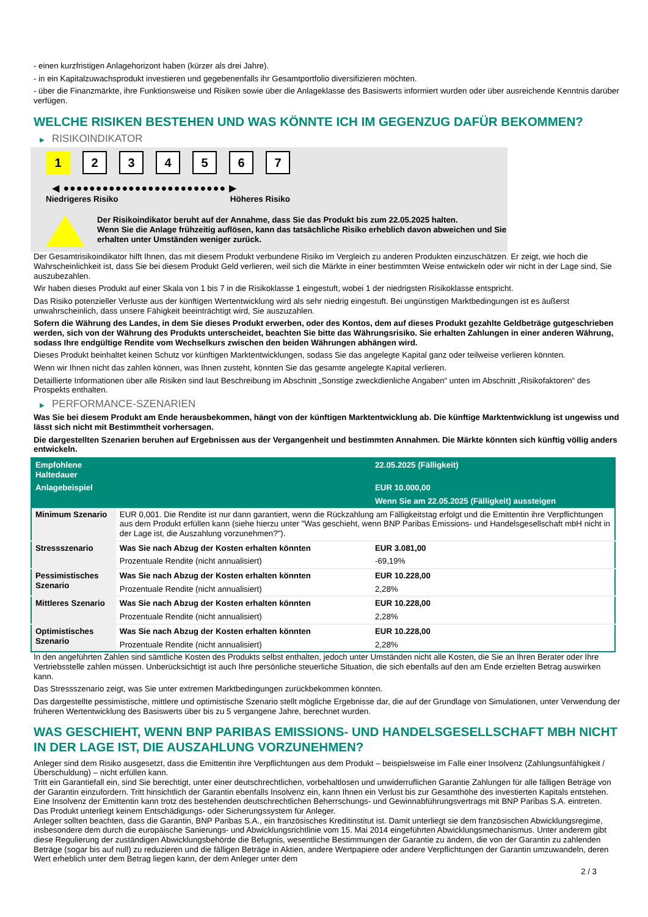- einen kurzfristigen Anlagehorizont haben (kürzer als drei Jahre).
- in ein Kapitalzuwachsprodukt investieren und gegebenenfalls ihr Gesamtportfolio diversifizieren möchten.
- über die Finanzmärkte, ihre Funktionsweise und Risiken sowie über die Anlageklasse des Basiswerts informiert wurden oder über ausreichende Kenntnis darüber verfügen.
WELCHE RISIKEN BESTEHEN UND WAS KÖNNTE ICH IM GEGENZUG DAFÜR BEKOMMEN?
▶ RISIKOINDIKATOR
1 2 3 4 5 6 7
◀ ●●●●●●●●●●●●●●●●●●●●●●●●● ▶
Niedrigeres Risiko Höheres Risiko
Der Risikoindikator beruht auf der Annahme, dass Sie das Produkt bis zum 22.05.2025 halten.
Wenn Sie die Anlage frühzeitig auflösen, kann das tatsächliche Risiko erheblich davon abweichen und Sie erhalten unter Umständen weniger zurück.
Der Gesamtrisikoindikator hilft Ihnen, das mit diesem Produkt verbundene Risiko im Vergleich zu anderen Produkten einzuschätzen. Er zeigt, wie hoch die Wahrscheinlichkeit ist, dass Sie bei diesem Produkt Geld verlieren, weil sich die Märkte in einer bestimmten Weise entwickeln oder wir nicht in der Lage sind, Sie auszubezahlen.
Wir haben dieses Produkt auf einer Skala von 1 bis 7 in die Risikoklasse 1 eingestuft, wobei 1 der niedrigsten Risikoklasse entspricht.
Das Risiko potenzieller Verluste aus der künftigen Wertentwicklung wird als sehr niedrig eingestuft. Bei ungünstigen Marktbedingungen ist es äußerst unwahrscheinlich, dass unsere Fähigkeit beeinträchtigt wird, Sie auszuzahlen.
Sofern die Währung des Landes, in dem Sie dieses Produkt erwerben, oder des Kontos, dem auf dieses Produkt gezahlte Geldbeträge gutgeschrieben werden, sich von der Währung des Produkts unterscheidet, beachten Sie bitte das Währungsrisiko. Sie erhalten Zahlungen in einer anderen Währung, sodass Ihre endgültige Rendite vom Wechselkurs zwischen den beiden Währungen abhängen wird.
Dieses Produkt beinhaltet keinen Schutz vor künftigen Marktentwicklungen, sodass Sie das angelegte Kapital ganz oder teilweise verlieren könnten.
Wenn wir Ihnen nicht das zahlen können, was Ihnen zusteht, könnten Sie das gesamte angelegte Kapital verlieren.
Detaillierte Informationen über alle Risiken sind laut Beschreibung im Abschnitt „Sonstige zweckdienliche Angaben“ unten im Abschnitt „Risikofaktoren“ des Prospekts enthalten.
▶ PERFORMANCE-SZENARIEN
Was Sie bei diesem Produkt am Ende herausbekommen, hängt von der künftigen Marktentwicklung ab. Die künftige Marktentwicklung ist ungewiss und lässt sich nicht mit Bestimmtheit vorhersagen.
Die dargestellten Szenarien beruhen auf Ergebnissen aus der Vergangenheit und bestimmten Annahmen. Die Märkte könnten sich künftig völlig anders entwickeln.
| Empfohlene Haltedauer | | 22.05.2025 (Fälligkeit) |
| --- | --- | --- |
| Anlagebeispiel | | EUR 10.000,00 |
| | | Wenn Sie am 22.05.2025 (Fälligkeit) aussteigen |
| Minimum Szenario | EUR 0,001. Die Rendite ist nur dann garantiert, wenn die Rückzahlung am Fälligkeitstag erfolgt und die Emittentin ihre Verpflichtungen aus dem Produkt erfüllen kann (siehe hierzu unter "Was geschieht, wenn BNP Paribas Emissions- und Handelsgesellschaft mbH nicht in der Lage ist, die Auszahlung vorzunehmen?"). | |
| Stressszenario | Was Sie nach Abzug der Kosten erhalten könnten | EUR 3.081,00 |
| | Prozentuale Rendite (nicht annualisiert) | -69,19% |
| Pessimistisches Szenario | Was Sie nach Abzug der Kosten erhalten könnten | EUR 10.228,00 |
| | Prozentuale Rendite (nicht annualisiert) | 2,28% |
| Mittleres Szenario | Was Sie nach Abzug der Kosten erhalten könnten | EUR 10.228,00 |
| | Prozentuale Rendite (nicht annualisiert) | 2,28% |
| Optimistisches Szenario | Was Sie nach Abzug der Kosten erhalten könnten | EUR 10.228,00 |
| | Prozentuale Rendite (nicht annualisiert) | 2,28% |
In den angeführten Zahlen sind sämtliche Kosten des Produkts selbst enthalten, jedoch unter Umständen nicht alle Kosten, die Sie an Ihren Berater oder Ihre Vertriebsstelle zahlen müssen. Unberücksichtigt ist auch Ihre persönliche steuerliche Situation, die sich ebenfalls auf den am Ende erzielten Betrag auswirken kann.
Das Stressszenario zeigt, was Sie unter extremen Marktbedingungen zurückbekommen könnten.
Das dargestellte pessimistische, mittlere und optimistische Szenario stellt mögliche Ergebnisse dar, die auf der Grundlage von Simulationen, unter Verwendung der früheren Wertentwicklung des Basiswerts über bis zu 5 vergangene Jahre, berechnet wurden.
WAS GESCHIEHT, WENN BNP PARIBAS EMISSIONS- UND HANDELSGESELLSCHAFT MBH NICHT IN DER LAGE IST, DIE AUSZAHLUNG VORZUNEHMEN?
Anleger sind dem Risiko ausgesetzt, dass die Emittentin ihre Verpflichtungen aus dem Produkt – beispielsweise im Falle einer Insolvenz (Zahlungsunfähigkeit / Überschuldung) – nicht erfüllen kann.
Tritt ein Garantiefall ein, sind Sie berechtigt, unter einer deutschrechtlichen, vorbehaltlosen und unwiderruflichen Garantie Zahlungen für alle fälligen Beträge von der Garantin einzufordern. Tritt hinsichtlich der Garantin ebenfalls Insolvenz ein, kann Ihnen ein Verlust bis zur Gesamthöhe des investierten Kapitals entstehen. Eine Insolvenz der Emittentin kann trotz des bestehenden deutschrechtlichen Beherrschungs- und Gewinnabführungsvertrags mit BNP Paribas S.A. eintreten.
Das Produkt unterliegt keinem Entschädigungs- oder Sicherungssystem für Anleger.
Anleger sollten beachten, dass die Garantin, BNP Paribas S.A., ein französisches Kreditinstitut ist. Damit unterliegt sie dem französischen Abwicklungsregime, insbesondere dem durch die europäische Sanierungs- und Abwicklungsrichtlinie vom 15. Mai 2014 eingeführten Abwicklungsmechanismus. Unter anderem gibt diese Regulierung der zuständigen Abwicklungsbehörde die Befugnis, wesentliche Bestimmungen der Garantie zu ändern, die von der Garantin zu zahlenden Beträge (sogar bis auf null) zu reduzieren und die fälligen Beträge in Aktien, andere Wertpapiere oder andere Verpflichtungen der Garantin umzuwandeln, deren Wert erheblich unter dem Betrag liegen kann, der dem Anleger unter dem
2 / 3